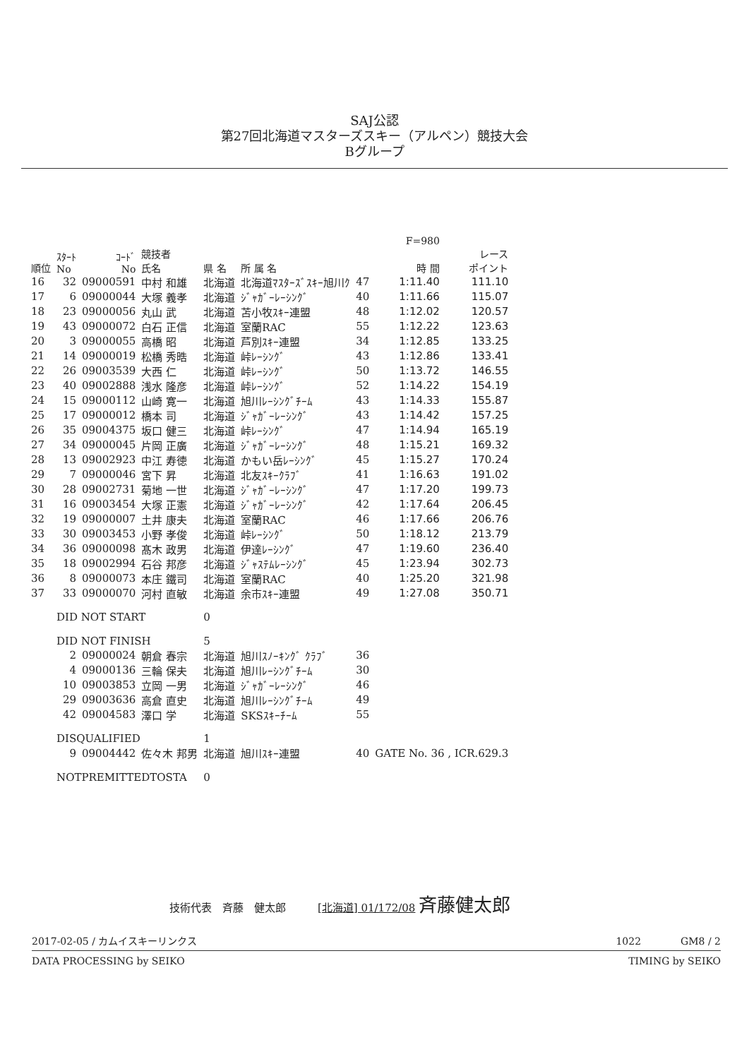SAJ公認
第27回北海道マスターズスキー（アルペン）競技大会
Bグループ
| | | | | | | | F=980 | |
| --- | --- | --- | --- | --- | --- | --- | --- | --- |
| 順位 | ｽﾀｰﾄ No | ｺｰﾄﾞ No | 競技者 氏名 | 県 名 | 所 属 名 | | 時 間 | レース ポイント |
| 16 | 32 | 09000591 | 中村 和雄 | 北海道 | 北海道ﾏｽﾀｰｽﾞｽｷｰ旭川ｸ | 47 | 1:11.40 | 111.10 |
| 17 | 6 | 09000044 | 大塚 義孝 | 北海道 | ｼﾞｬｶﾞｰﾚｰｼﾝｸﾞ | 40 | 1:11.66 | 115.07 |
| 18 | 23 | 09000056 | 丸山 武 | 北海道 | 苫小牧ｽｷｰ連盟 | 48 | 1:12.02 | 120.57 |
| 19 | 43 | 09000072 | 白石 正信 | 北海道 | 室蘭RAC | 55 | 1:12.22 | 123.63 |
| 20 | 3 | 09000055 | 高橋 昭 | 北海道 | 芦別ｽｷｰ連盟 | 34 | 1:12.85 | 133.25 |
| 21 | 14 | 09000019 | 松橋 秀晧 | 北海道 | 峠ﾚｰｼﾝｸﾞ | 43 | 1:12.86 | 133.41 |
| 22 | 26 | 09003539 | 大西 仁 | 北海道 | 峠ﾚｰｼﾝｸﾞ | 50 | 1:13.72 | 146.55 |
| 23 | 40 | 09002888 | 浅水 隆彦 | 北海道 | 峠ﾚｰｼﾝｸﾞ | 52 | 1:14.22 | 154.19 |
| 24 | 15 | 09000112 | 山崎 寛一 | 北海道 | 旭川ﾚｰｼﾝｸﾞﾁｰﾑ | 43 | 1:14.33 | 155.87 |
| 25 | 17 | 09000012 | 橋本 司 | 北海道 | ｼﾞｬｶﾞｰﾚｰｼﾝｸﾞ | 43 | 1:14.42 | 157.25 |
| 26 | 35 | 09004375 | 坂口 健三 | 北海道 | 峠ﾚｰｼﾝｸﾞ | 47 | 1:14.94 | 165.19 |
| 27 | 34 | 09000045 | 片岡 正廣 | 北海道 | ｼﾞｬｶﾞｰﾚｰｼﾝｸﾞ | 48 | 1:15.21 | 169.32 |
| 28 | 13 | 09002923 | 中江 寿徳 | 北海道 | かもい岳ﾚｰｼﾝｸﾞ | 45 | 1:15.27 | 170.24 |
| 29 | 7 | 09000046 | 宮下 昇 | 北海道 | 北友ｽｷｰｸﾗﾌﾞ | 41 | 1:16.63 | 191.02 |
| 30 | 28 | 09002731 | 菊地 一世 | 北海道 | ｼﾞｬｶﾞｰﾚｰｼﾝｸﾞ | 47 | 1:17.20 | 199.73 |
| 31 | 16 | 09003454 | 大塚 正憲 | 北海道 | ｼﾞｬｶﾞｰﾚｰｼﾝｸﾞ | 42 | 1:17.64 | 206.45 |
| 32 | 19 | 09000007 | 土井 康夫 | 北海道 | 室蘭RAC | 46 | 1:17.66 | 206.76 |
| 33 | 30 | 09003453 | 小野 孝俊 | 北海道 | 峠ﾚｰｼﾝｸﾞ | 50 | 1:18.12 | 213.79 |
| 34 | 36 | 09000098 | 髙木 政男 | 北海道 | 伊達ﾚｰｼﾝｸﾞ | 47 | 1:19.60 | 236.40 |
| 35 | 18 | 09002994 | 石谷 邦彦 | 北海道 | ｼﾞｬｽﾃﾑﾚｰｼﾝｸﾞ | 45 | 1:23.94 | 302.73 |
| 36 | 8 | 09000073 | 本庄 鐵司 | 北海道 | 室蘭RAC | 40 | 1:25.20 | 321.98 |
| 37 | 33 | 09000070 | 河村 直敏 | 北海道 | 余市ｽｷｰ連盟 | 49 | 1:27.08 | 350.71 |
| | DID NOT START | | | 0 | | | | |
| | DID NOT FINISH | | | 5 | | | | |
| | 2 | 09000024 | 朝倉 春宗 | 北海道 | 旭川ｽﾉｰｷﾝｸﾞ ｸﾗﾌﾞ | 36 | | |
| | 4 | 09000136 | 三輪 保夫 | 北海道 | 旭川ﾚｰｼﾝｸﾞﾁｰﾑ | 30 | | |
| | 10 | 09003853 | 立岡 一男 | 北海道 | ｼﾞｬｶﾞｰﾚｰｼﾝｸﾞ | 46 | | |
| | 29 | 09003636 | 高倉 直史 | 北海道 | 旭川ﾚｰｼﾝｸﾞﾁｰﾑ | 49 | | |
| | 42 | 09004583 | 澤口 学 | 北海道 | SKSｽｷｰﾁｰﾑ | 55 | | |
| | DISQUALIFIED | | | 1 | | | | |
| | 9 | 09004442 | 佐々木 邦男 | 北海道 | 旭川ｽｷｰ連盟 | 40 | GATE No. 36 , ICR.629.3 | |
| | NOTPREMITTEDTOSTA | | | 0 | | | | |
技術代表　斉藤　健太郎　　　[北海道] 01/172/08 斉藤健太郎
2017-02-05 / カムイスキーリンクス 1022　　　　GM8 / 2
DATA PROCESSING by SEIKO TIMING by SEIKO